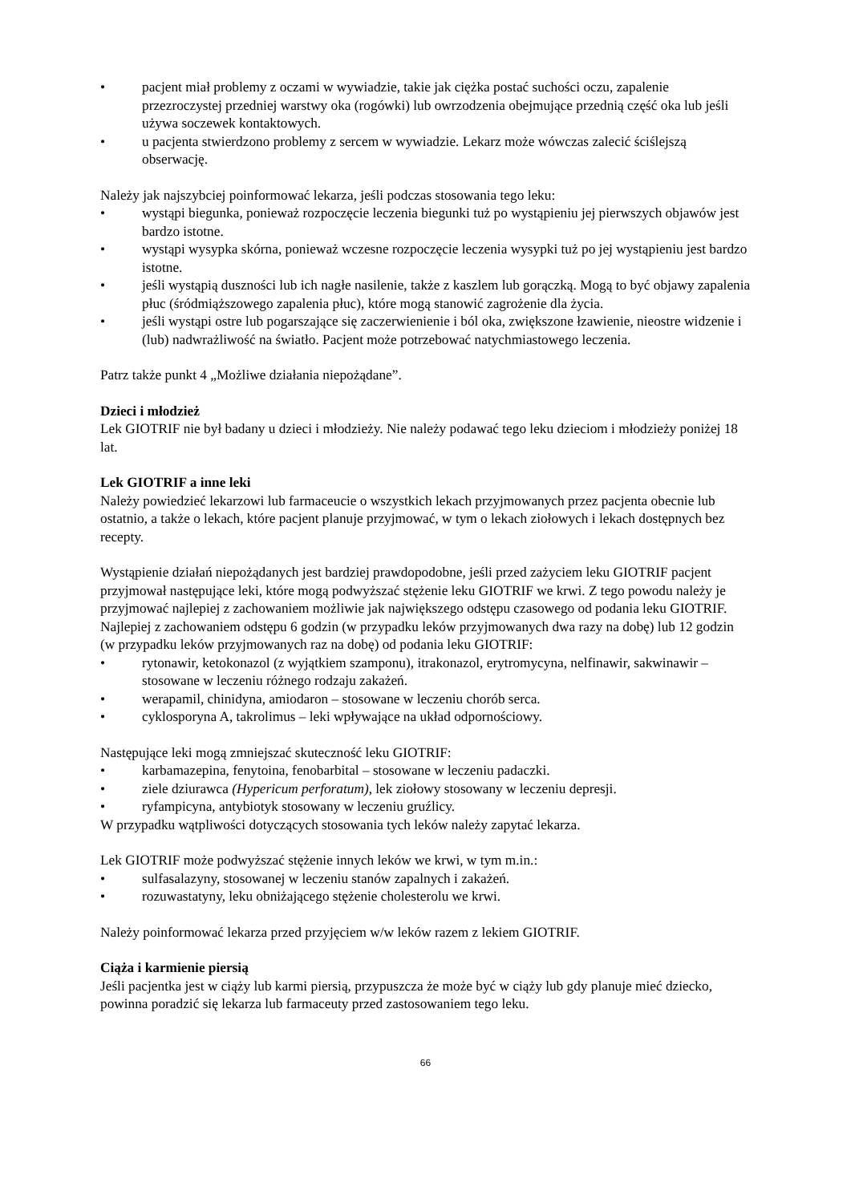• pacjent miał problemy z oczami w wywiadzie, takie jak ciężka postać suchości oczu, zapalenie przezroczystej przedniej warstwy oka (rogówki) lub owrzodzenia obejmujące przednią część oka lub jeśli używa soczewek kontaktowych.
• u pacjenta stwierdzono problemy z sercem w wywiadzie. Lekarz może wówczas zalecić ściślejszą obserwację.
Należy jak najszybciej poinformować lekarza, jeśli podczas stosowania tego leku:
• wystąpi biegunka, ponieważ rozpoczęcie leczenia biegunki tuż po wystąpieniu jej pierwszych objawów jest bardzo istotne.
• wystąpi wysypka skórna, ponieważ wczesne rozpoczęcie leczenia wysypki tuż po jej wystąpieniu jest bardzo istotne.
• jeśli wystąpią duszności lub ich nagłe nasilenie, także z kaszlem lub gorączką. Mogą to być objawy zapalenia płuc (śródmiąższowego zapalenia płuc), które mogą stanowić zagrożenie dla życia.
• jeśli wystąpi ostre lub pogarszające się zaczerwienienie i ból oka, zwiększone łzawienie, nieostre widzenie i (lub) nadwrażliwość na światło. Pacjent może potrzebować natychmiastowego leczenia.
Patrz także punkt 4 „Możliwe działania niepożądane”.
Dzieci i młodzież
Lek GIOTRIF nie był badany u dzieci i młodzieży. Nie należy podawać tego leku dzieciom i młodzieży poniżej 18 lat.
Lek GIOTRIF a inne leki
Należy powiedzieć lekarzowi lub farmaceucie o wszystkich lekach przyjmowanych przez pacjenta obecnie lub ostatnio, a także o lekach, które pacjent planuje przyjmować, w tym o lekach ziołowych i lekach dostępnych bez recepty.
Wystąpienie działań niepożądanych jest bardziej prawdopodobne, jeśli przed zażyciem leku GIOTRIF pacjent przyjmował następujące leki, które mogą podwyższać stężenie leku GIOTRIF we krwi. Z tego powodu należy je przyjmować najlepiej z zachowaniem możliwie jak największego odstępu czasowego od podania leku GIOTRIF. Najlepiej z zachowaniem odstępu 6 godzin (w przypadku leków przyjmowanych dwa razy na dobę) lub 12 godzin (w przypadku leków przyjmowanych raz na dobę) od podania leku GIOTRIF:
• rytonawir, ketokonazol (z wyjątkiem szamponu), itrakonazol, erytromycyna, nelfinawir, sakwinawir – stosowane w leczeniu różnego rodzaju zakażeń.
• werapamil, chinidyna, amiodaron – stosowane w leczeniu chorób serca.
• cyklosporyna A, takrolimus – leki wpływające na układ odpornościowy.
Następujące leki mogą zmniejszać skuteczność leku GIOTRIF:
• karbamazepina, fenytoina, fenobarbital – stosowane w leczeniu padaczki.
• ziele dziurawca (Hypericum perforatum), lek ziołowy stosowany w leczeniu depresji.
• ryfampicyna, antybiotyk stosowany w leczeniu gruźlicy.
W przypadku wątpliwości dotyczących stosowania tych leków należy zapytać lekarza.
Lek GIOTRIF może podwyższać stężenie innych leków we krwi, w tym m.in.:
• sulfasalazyny, stosowanej w leczeniu stanów zapalnych i zakażeń.
• rozuwastatyny, leku obniżającego stężenie cholesterolu we krwi.
Należy poinformować lekarza przed przyjęciem w/w leków razem z lekiem GIOTRIF.
Ciąża i karmienie piersią
Jeśli pacjentka jest w ciąży lub karmi piersią, przypuszcza że może być w ciąży lub gdy planuje mieć dziecko, powinna poradzić się lekarza lub farmaceuty przed zastosowaniem tego leku.
66